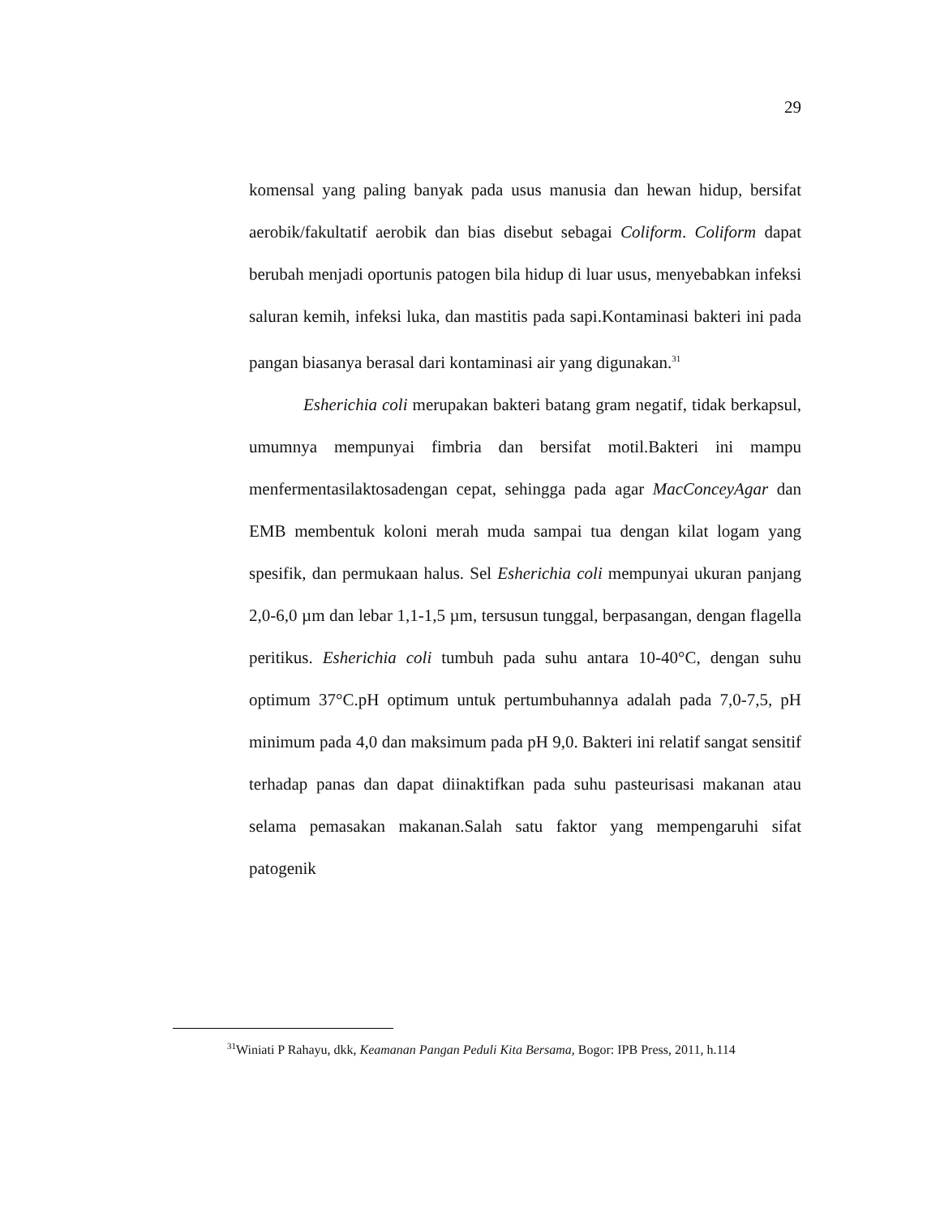29
komensal yang paling banyak pada usus manusia dan hewan hidup, bersifat aerobik/fakultatif aerobik dan bias disebut sebagai Coliform. Coliform dapat berubah menjadi oportunis patogen bila hidup di luar usus, menyebabkan infeksi saluran kemih, infeksi luka, dan mastitis pada sapi.Kontaminasi bakteri ini pada pangan biasanya berasal dari kontaminasi air yang digunakan.<sup>31</sup>
Esherichia coli merupakan bakteri batang gram negatif, tidak berkapsul, umumnya mempunyai fimbria dan bersifat motil.Bakteri ini mampu menfermentasilaktosadengan cepat, sehingga pada agar MacConceyAgar dan EMB membentuk koloni merah muda sampai tua dengan kilat logam yang spesifik, dan permukaan halus. Sel Esherichia coli mempunyai ukuran panjang 2,0-6,0 µm dan lebar 1,1-1,5 µm, tersusun tunggal, berpasangan, dengan flagella peritikus. Esherichia coli tumbuh pada suhu antara 10-40°C, dengan suhu optimum 37°C.pH optimum untuk pertumbuhannya adalah pada 7,0-7,5, pH minimum pada 4,0 dan maksimum pada pH 9,0. Bakteri ini relatif sangat sensitif terhadap panas dan dapat diinaktifkan pada suhu pasteurisasi makanan atau selama pemasakan makanan.Salah satu faktor yang mempengaruhi sifat patogenik
<sup>31</sup> Winiati P Rahayu, dkk, Keamanan Pangan Peduli Kita Bersama, Bogor: IPB Press, 2011, h.114